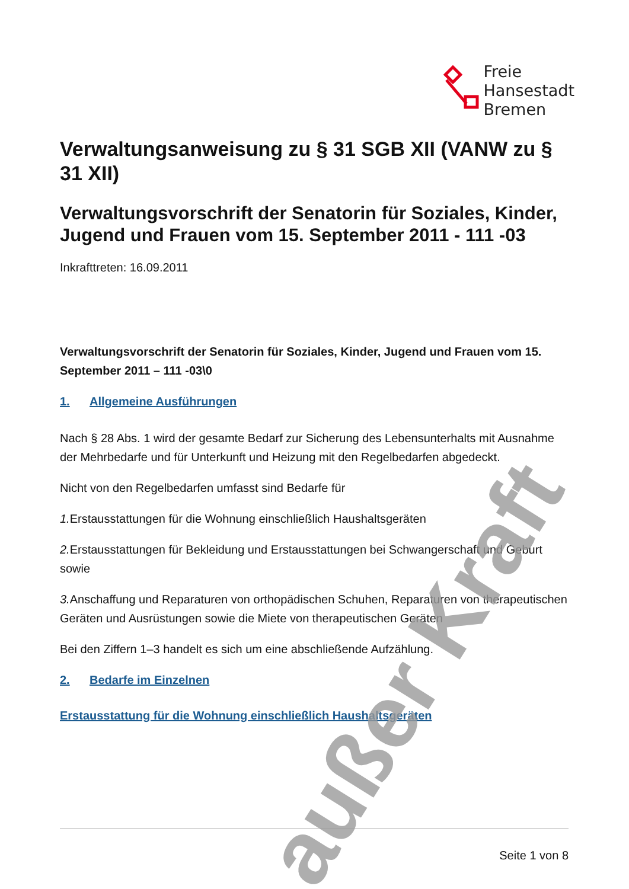Freie
Hansestadt
Bremen
Verwaltungsanweisung zu § 31 SGB XII (VANW zu § 31 XII)
Verwaltungsvorschrift der Senatorin für Soziales, Kinder, Jugend und Frauen vom 15. September 2011 - 111 -03
Inkrafttreten: 16.09.2011
Verwaltungsvorschrift der Senatorin für Soziales, Kinder, Jugend und Frauen vom 15. September 2011 – 111 -03\0
1. Allgemeine Ausführungen
Nach § 28 Abs. 1 wird der gesamte Bedarf zur Sicherung des Lebensunterhalts mit Ausnahme der Mehrbedarfe und für Unterkunft und Heizung mit den Regelbedarfen abgedeckt.
Nicht von den Regelbedarfen umfasst sind Bedarfe für
1. Erstausstattungen für die Wohnung einschließlich Haushaltsgeräten
2. Erstausstattungen für Bekleidung und Erstausstattungen bei Schwangerschaft und Geburt sowie
3. Anschaffung und Reparaturen von orthopädischen Schuhen, Reparaturen von therapeutischen Geräten und Ausrüstungen sowie die Miete von therapeutischen Geräten
Bei den Ziffern 1–3 handelt es sich um eine abschließende Aufzählung.
2. Bedarfe im Einzelnen
Erstausstattung für die Wohnung einschließlich Haushaltsgeräten
Seite 1 von 8
außer Kraft